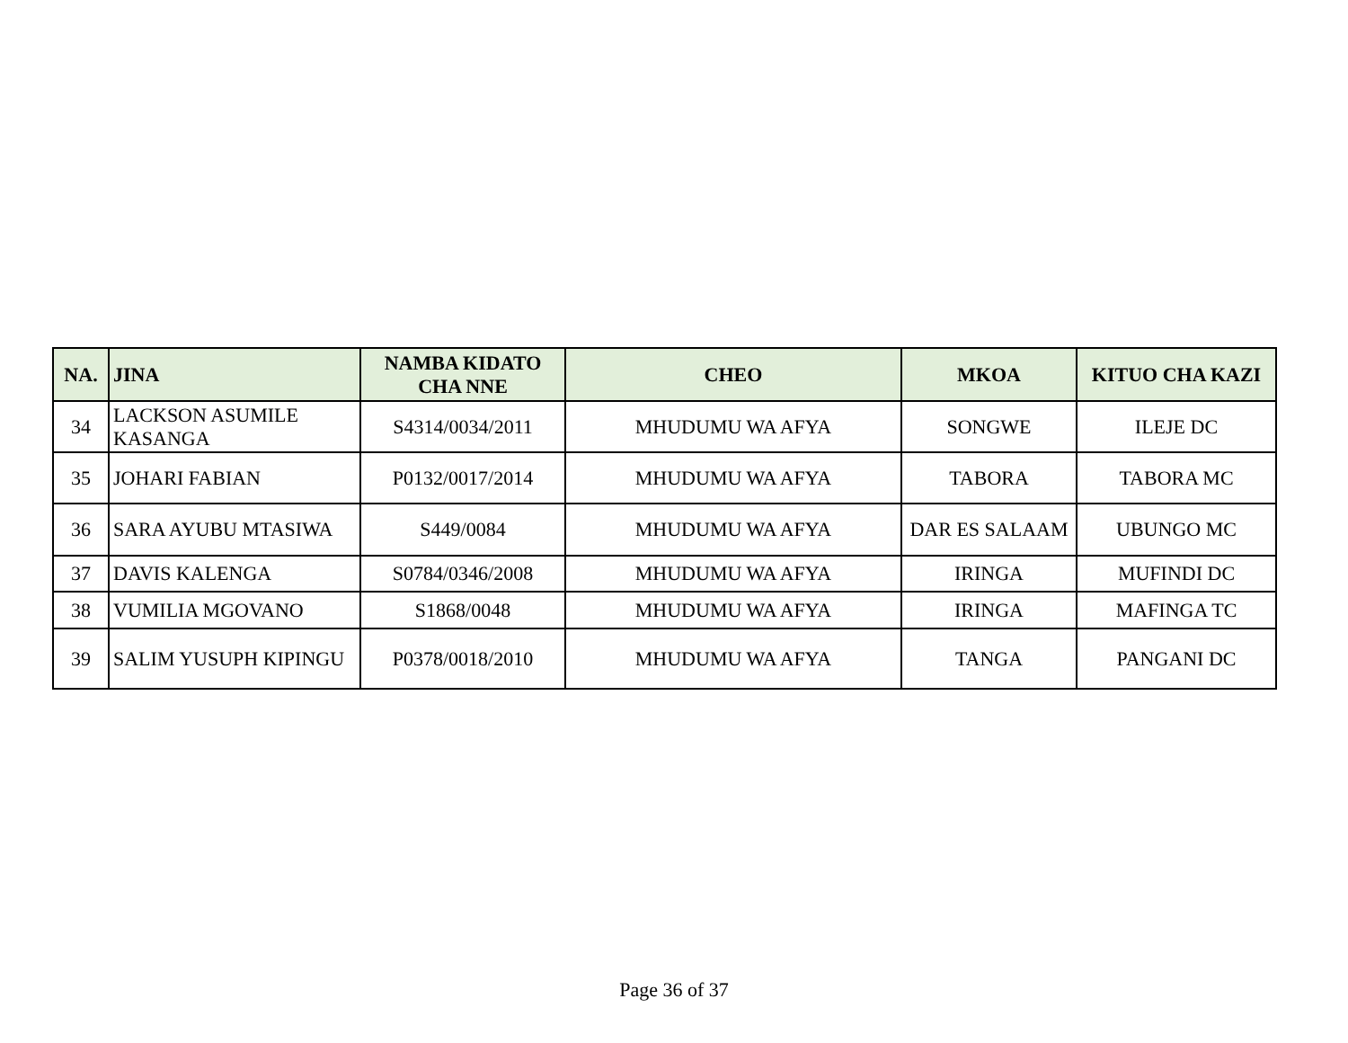| NA. | JINA | NAMBA KIDATO CHA NNE | CHEO | MKOA | KITUO CHA KAZI |
| --- | --- | --- | --- | --- | --- |
| 34 | LACKSON ASUMILE KASANGA | S4314/0034/2011 | MHUDUMU WA AFYA | SONGWE | ILEJE DC |
| 35 | JOHARI FABIAN | P0132/0017/2014 | MHUDUMU WA AFYA | TABORA | TABORA MC |
| 36 | SARA AYUBU MTASIWA | S449/0084 | MHUDUMU WA AFYA | DAR ES SALAAM | UBUNGO MC |
| 37 | DAVIS KALENGA | S0784/0346/2008 | MHUDUMU WA AFYA | IRINGA | MUFINDI DC |
| 38 | VUMILIA MGOVANO | S1868/0048 | MHUDUMU WA AFYA | IRINGA | MAFINGA TC |
| 39 | SALIM YUSUPH KIPINGU | P0378/0018/2010 | MHUDUMU WA AFYA | TANGA | PANGANI DC |
Page 36 of 37